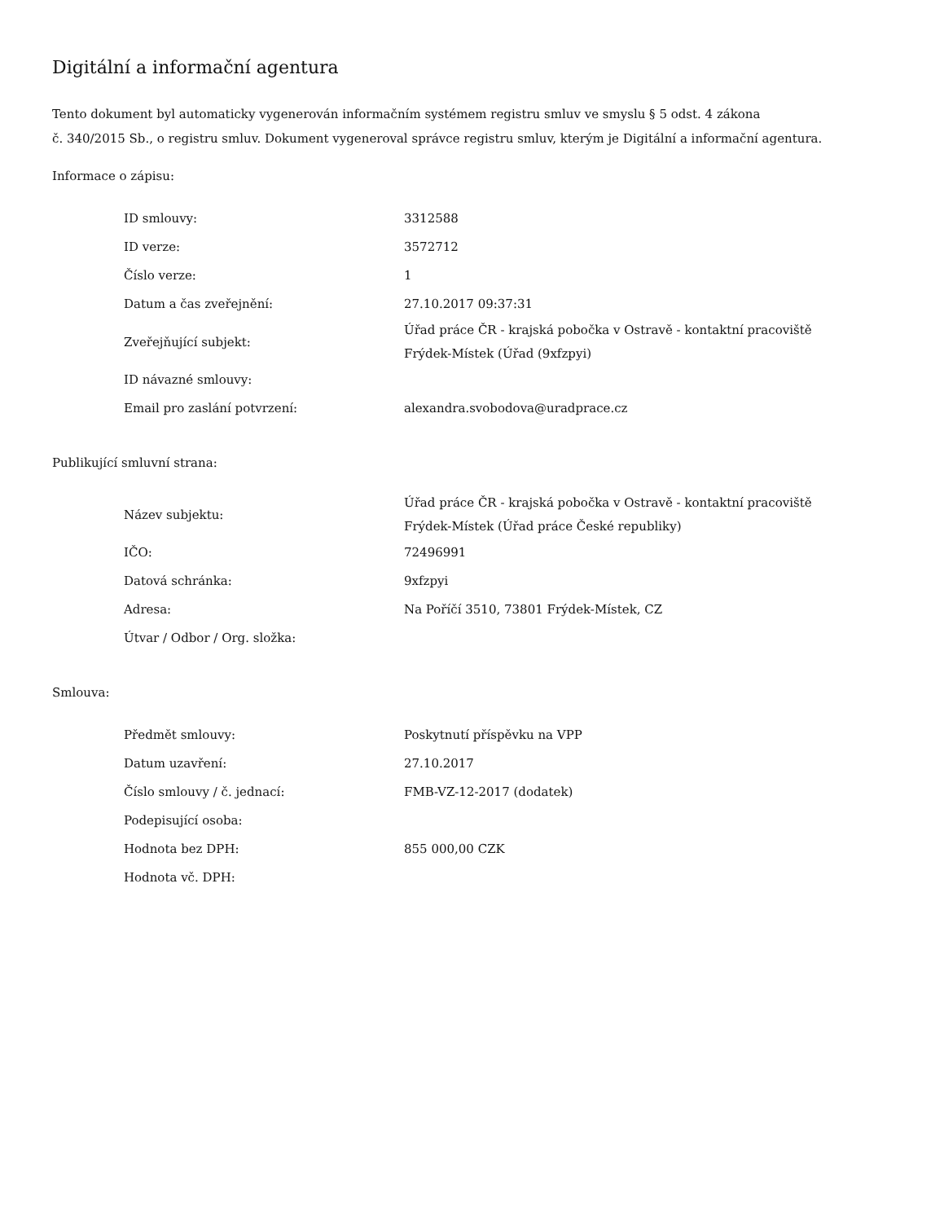Digitální a informační agentura
Tento dokument byl automaticky vygenerován informačním systémem registru smluv ve smyslu § 5 odst. 4 zákona
č. 340/2015 Sb., o registru smluv. Dokument vygeneroval správce registru smluv, kterým je Digitální a informační agentura.
Informace o zápisu:
| ID smlouvy: | 3312588 |
| ID verze: | 3572712 |
| Číslo verze: | 1 |
| Datum a čas zveřejnění: | 27.10.2017 09:37:31 |
| Zveřejňující subjekt: | Úřad práce ČR - krajská pobočka v Ostravě - kontaktní pracoviště Frýdek-Místek (Úřad (9xfzpyi) |
| ID návazné smlouvy: | |
| Email pro zaslání potvrzení: | alexandra.svobodova@uradprace.cz |
Publikující smluvní strana:
| Název subjektu: | Úřad práce ČR - krajská pobočka v Ostravě - kontaktní pracoviště Frýdek-Místek (Úřad práce České republiky) |
| IČO: | 72496991 |
| Datová schránka: | 9xfzpyi |
| Adresa: | Na Poříčí 3510, 73801 Frýdek-Místek, CZ |
| Útvar / Odbor / Org. složka: | |
Smlouva:
| Předmět smlouvy: | Poskytnutí příspěvku na VPP |
| Datum uzavření: | 27.10.2017 |
| Číslo smlouvy / č. jednací: | FMB-VZ-12-2017 (dodatek) |
| Podepisující osoba: | |
| Hodnota bez DPH: | 855 000,00 CZK |
| Hodnota vč. DPH: | |